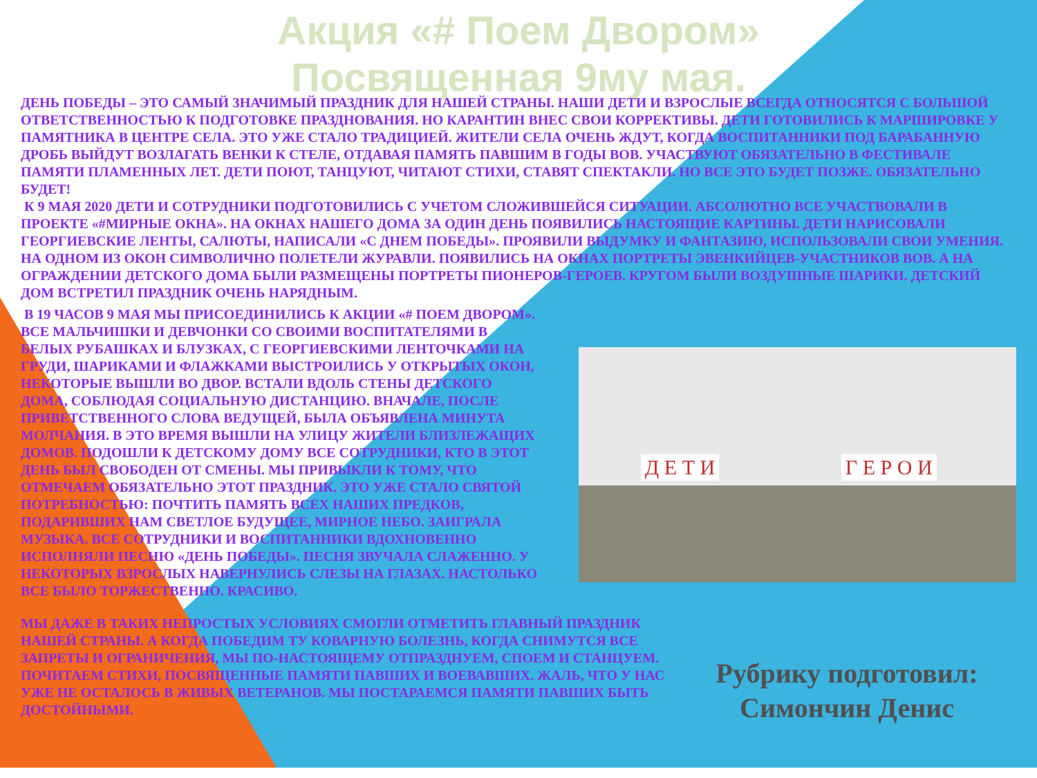Акция «# Поем Двором»
Посвященная 9му мая.
ДЕНЬ ПОБЕДЫ – ЭТО САМЫЙ ЗНАЧИМЫЙ ПРАЗДНИК ДЛЯ НАШЕЙ СТРАНЫ. НАШИ ДЕТИ И ВЗРОСЛЫЕ ВСЕГДА ОТНОСЯТСЯ С БОЛЬШОЙ ОТВЕТСТВЕННОСТЬЮ К ПОДГОТОВКЕ ПРАЗДНОВАНИЯ. НО КАРАНТИН ВНЕС СВОИ КОРРЕКТИВЫ. ДЕТИ ГОТОВИЛИСЬ К МАРШИРОВКЕ У ПАМЯТНИКА В ЦЕНТРЕ СЕЛА. ЭТО УЖЕ СТАЛО ТРАДИЦИЕЙ. ЖИТЕЛИ СЕЛА ОЧЕНЬ ЖДУТ, КОГДА ВОСПИТАННИКИ ПОД БАРАБАННУЮ ДРОБЬ ВЫЙДУТ ВОЗЛАГАТЬ ВЕНКИ К СТЕЛЕ, ОТДАВАЯ ПАМЯТЬ ПАВШИМ В ГОДЫ ВОВ. УЧАСТВУЮТ ОБЯЗАТЕЛЬНО В ФЕСТИВАЛЕ ПАМЯТИ ПЛАМЕННЫХ ЛЕТ. ДЕТИ ПОЮТ, ТАНЦУЮТ, ЧИТАЮТ СТИХИ, СТАВЯТ СПЕКТАКЛИ. НО ВСЕ ЭТО БУДЕТ ПОЗЖЕ. ОБЯЗАТЕЛЬНО БУДЕТ!
К 9 МАЯ 2020 ДЕТИ И СОТРУДНИКИ ПОДГОТОВИЛИСЬ С УЧЕТОМ СЛОЖИВШЕЙСЯ СИТУАЦИИ. АБСОЛЮТНО ВСЕ УЧАСТВОВАЛИ В ПРОЕКТЕ «#МИРНЫЕ ОКНА». НА ОКНАХ НАШЕГО ДОМА ЗА ОДИН ДЕНЬ ПОЯВИЛИСЬ НАСТОЯЩИЕ КАРТИНЫ. ДЕТИ НАРИСОВАЛИ ГЕОРГИЕВСКИЕ ЛЕНТЫ, САЛЮТЫ, НАПИСАЛИ «С ДНЕМ ПОБЕДЫ». ПРОЯВИЛИ ВЫДУМКУ И ФАНТАЗИЮ, ИСПОЛЬЗОВАЛИ СВОИ УМЕНИЯ. НА ОДНОМ ИЗ ОКОН СИМВОЛИЧНО ПОЛЕТЕЛИ ЖУРАВЛИ. ПОЯВИЛИСЬ НА ОКНАХ ПОРТРЕТЫ ЭВЕНКИЙЦЕВ-УЧАСТНИКОВ ВОВ. А НА ОГРАЖДЕНИИ ДЕТСКОГО ДОМА БЫЛИ РАЗМЕЩЕНЫ ПОРТРЕТЫ ПИОНЕРОВ-ГЕРОЕВ. КРУГОМ БЫЛИ ВОЗДУШНЫЕ ШАРИКИ. ДЕТСКИЙ ДОМ ВСТРЕТИЛ ПРАЗДНИК ОЧЕНЬ НАРЯДНЫМ.
В 19 ЧАСОВ 9 МАЯ МЫ ПРИСОЕДИНИЛИСЬ К АКЦИИ «# ПОЕМ ДВОРОМ». ВСЕ МАЛЬЧИШКИ И ДЕВЧОНКИ СО СВОИМИ ВОСПИТАТЕЛЯМИ В БЕЛЫХ РУБАШКАХ И БЛУЗКАХ, С ГЕОРГИЕВСКИМИ ЛЕНТОЧКАМИ НА ГРУДИ, ШАРИКАМИ И ФЛАЖКАМИ ВЫСТРОИЛИСЬ У ОТКРЫТЫХ ОКОН, НЕКОТОРЫЕ ВЫШЛИ ВО ДВОР. ВСТАЛИ ВДОЛЬ СТЕНЫ ДЕТСКОГО ДОМА, СОБЛЮДАЯ СОЦИАЛЬНУЮ ДИСТАНЦИЮ. ВНАЧАЛЕ, ПОСЛЕ ПРИВЕТСТВЕННОГО СЛОВА ВЕДУЩЕЙ, БЫЛА ОБЪЯВЛЕНА МИНУТА МОЛЧАНИЯ. В ЭТО ВРЕМЯ ВЫШЛИ НА УЛИЦУ ЖИТЕЛИ БЛИЗЛЕЖАЩИХ ДОМОВ. ПОДОШЛИ К ДЕТСКОМУ ДОМУ ВСЕ СОТРУДНИКИ, КТО В ЭТОТ ДЕНЬ БЫЛ СВОБОДЕН ОТ СМЕНЫ. МЫ ПРИВЫКЛИ К ТОМУ, ЧТО ОТМЕЧАЕМ ОБЯЗАТЕЛЬНО ЭТОТ ПРАЗДНИК. ЭТО УЖЕ СТАЛО СВЯТОЙ ПОТРЕБНОСТЬЮ: ПОЧТИТЬ ПАМЯТЬ ВСЕХ НАШИХ ПРЕДКОВ, ПОДАРИВШИХ НАМ СВЕТЛОЕ БУДУЩЕЕ, МИРНОЕ НЕБО. ЗАИГРАЛА МУЗЫКА. ВСЕ СОТРУДНИКИ И ВОСПИТАННИКИ ВДОХНОВЕННО ИСПОЛНЯЛИ ПЕСНЮ «ДЕНЬ ПОБЕДЫ». ПЕСНЯ ЗВУЧАЛА СЛАЖЕННО. У НЕКОТОРЫХ ВЗРОСЛЫХ НАВЕРНУЛИСЬ СЛЕЗЫ НА ГЛАЗАХ. НАСТОЛЬКО ВСЕ БЫЛО ТОРЖЕСТВЕННО. КРАСИВО.
Д Е Т И Г Е Р О И
МЫ ДАЖЕ В ТАКИХ НЕПРОСТЫХ УСЛОВИЯХ СМОГЛИ ОТМЕТИТЬ ГЛАВНЫЙ ПРАЗДНИК НАШЕЙ СТРАНЫ. А КОГДА ПОБЕДИМ ТУ КОВАРНУЮ БОЛЕЗНЬ, КОГДА СНИМУТСЯ ВСЕ ЗАПРЕТЫ И ОГРАНИЧЕНИЯ, МЫ ПО-НАСТОЯЩЕМУ ОТПРАЗДНУЕМ, СПОЕМ И СТАНЦУЕМ. ПОЧИТАЕМ СТИХИ, ПОСВЯЩЕННЫЕ ПАМЯТИ ПАВШИХ И ВОЕВАВШИХ. ЖАЛЬ, ЧТО У НАС УЖЕ НЕ ОСТАЛОСЬ В ЖИВЫХ ВЕТЕРАНОВ. МЫ ПОСТАРАЕМСЯ ПАМЯТИ ПАВШИХ БЫТЬ ДОСТОЙНЫМИ.
Рубрику подготовил:
Симончин Денис